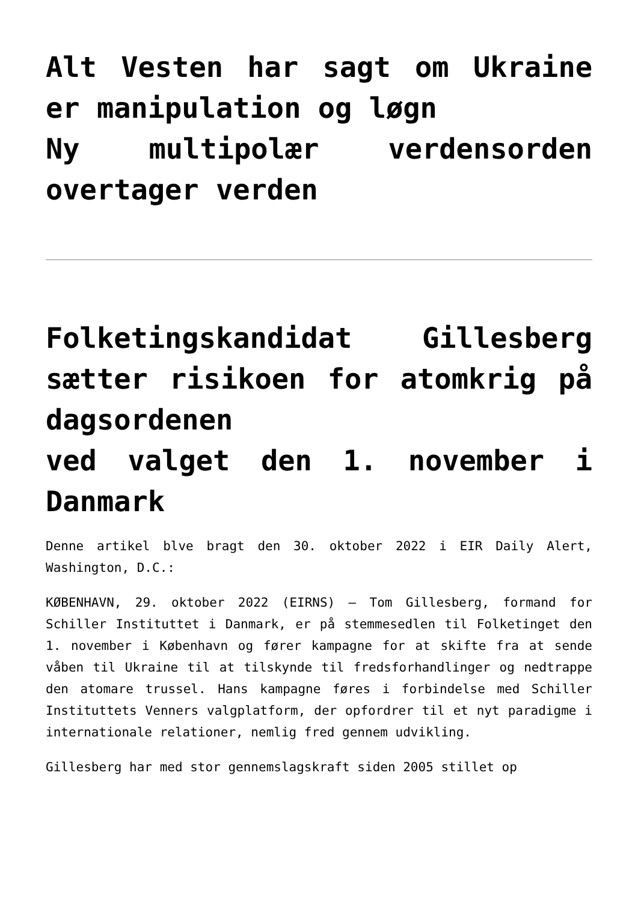Alt Vesten har sagt om Ukraine er manipulation og løgn
Ny multipolær verdensorden overtager verden
Folketingskandidat Gillesberg sætter risikoen for atomkrig på dagsordenen
ved valget den 1. november i Danmark
Denne artikel blve bragt den 30. oktober 2022 i EIR Daily Alert, Washington, D.C.:
KØBENHAVN, 29. oktober 2022 (EIRNS) — Tom Gillesberg, formand for Schiller Instituttet i Danmark, er på stemmesedlen til Folketinget den 1. november i København og fører kampagne for at skifte fra at sende våben til Ukraine til at tilskynde til fredsforhandlinger og nedtrappe den atomare trussel. Hans kampagne føres i forbindelse med Schiller Instituttets Venners valgplatform, der opfordrer til et nyt paradigme i internationale relationer, nemlig fred gennem udvikling.
Gillesberg har med stor gennemslagskraft siden 2005 stillet op